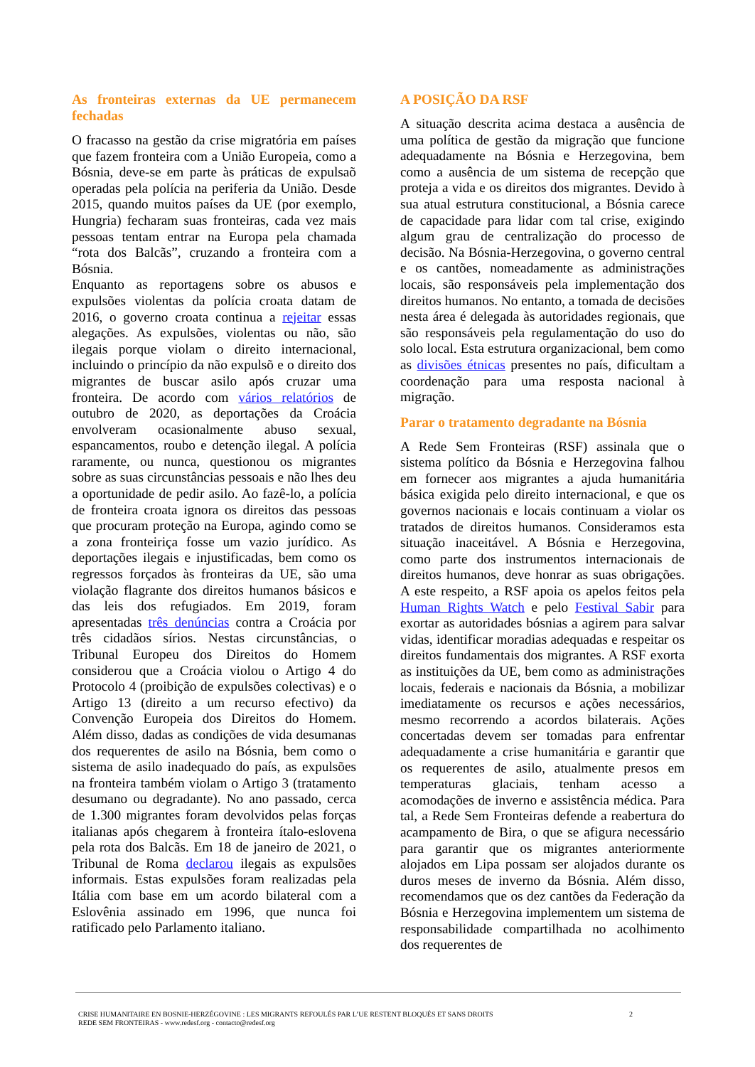As fronteiras externas da UE permanecem fechadas
O fracasso na gestão da crise migratória em países que fazem fronteira com a União Europeia, como a Bósnia, deve-se em parte às práticas de expulsaõ operadas pela polícia na periferia da União. Desde 2015, quando muitos países da UE (por exemplo, Hungria) fecharam suas fronteiras, cada vez mais pessoas tentam entrar na Europa pela chamada “rota dos Balcãs”, cruzando a fronteira com a Bósnia.
Enquanto as reportagens sobre os abusos e expulsões violentas da polícia croata datam de 2016, o governo croata continua a rejeitar essas alegações. As expulsões, violentas ou não, são ilegais porque violam o direito internacional, incluindo o princípio da não expulsõ e o direito dos migrantes de buscar asilo após cruzar uma fronteira. De acordo com vários relatórios de outubro de 2020, as deportações da Croácia envolveram ocasionalmente abuso sexual, espancamentos, roubo e detenção ilegal. A polícia raramente, ou nunca, questionou os migrantes sobre as suas circunstâncias pessoais e não lhes deu a oportunidade de pedir asilo. Ao fazê-lo, a polícia de fronteira croata ignora os direitos das pessoas que procuram proteção na Europa, agindo como se a zona fronteiriça fosse um vazio jurídico. As deportações ilegais e injustificadas, bem como os regressos forçados às fronteiras da UE, são uma violação flagrante dos direitos humanos básicos e das leis dos refugiados. Em 2019, foram apresentadas três denúncias contra a Croácia por três cidadãos sírios. Nestas circunstâncias, o Tribunal Europeu dos Direitos do Homem considerou que a Croácia violou o Artigo 4 do Protocolo 4 (proibição de expulsões colectivas) e o Artigo 13 (direito a um recurso efectivo) da Convenção Europeia dos Direitos do Homem. Além disso, dadas as condições de vida desumanas dos requerentes de asilo na Bósnia, bem como o sistema de asilo inadequado do país, as expulsões na fronteira também violam o Artigo 3 (tratamento desumano ou degradante). No ano passado, cerca de 1.300 migrantes foram devolvidos pelas forças italianas após chegarem à fronteira ítalo-eslovena pela rota dos Balcãs. Em 18 de janeiro de 2021, o Tribunal de Roma declarou ilegais as expulsões informais. Estas expulsões foram realizadas pela Itália com base em um acordo bilateral com a Eslovênia assinado em 1996, que nunca foi ratificado pelo Parlamento italiano.
A POSIÇÃO DA RSF
A situação descrita acima destaca a ausência de uma política de gestão da migração que funcione adequadamente na Bósnia e Herzegovina, bem como a ausência de um sistema de recepção que proteja a vida e os direitos dos migrantes. Devido à sua atual estrutura constitucional, a Bósnia carece de capacidade para lidar com tal crise, exigindo algum grau de centralização do processo de decisão. Na Bósnia-Herzegovina, o governo central e os cantões, nomeadamente as administrações locais, são responsáveis pela implementação dos direitos humanos. No entanto, a tomada de decisões nesta área é delegada às autoridades regionais, que são responsáveis pela regulamentação do uso do solo local. Esta estrutura organizacional, bem como as divisões étnicas presentes no país, dificultam a coordenação para uma resposta nacional à migração.
Parar o tratamento degradante na Bósnia
A Rede Sem Fronteiras (RSF) assinala que o sistema político da Bósnia e Herzegovina falhou em fornecer aos migrantes a ajuda humanitária básica exigida pelo direito internacional, e que os governos nacionais e locais continuam a violar os tratados de direitos humanos. Consideramos esta situação inaceitável. A Bósnia e Herzegovina, como parte dos instrumentos internacionais de direitos humanos, deve honrar as suas obrigações. A este respeito, a RSF apoia os apelos feitos pela Human Rights Watch e pelo Festival Sabir para exortar as autoridades bósnias a agirem para salvar vidas, identificar moradias adequadas e respeitar os direitos fundamentais dos migrantes. A RSF exorta as instituições da UE, bem como as administrações locais, federais e nacionais da Bósnia, a mobilizar imediatamente os recursos e ações necessários, mesmo recorrendo a acordos bilaterais. Ações concertadas devem ser tomadas para enfrentar adequadamente a crise humanitária e garantir que os requerentes de asilo, atualmente presos em temperaturas glaciais, tenham acesso a acomodações de inverno e assistência médica. Para tal, a Rede Sem Fronteiras defende a reabertura do acampamento de Bira, o que se afigura necessário para garantir que os migrantes anteriormente alojados em Lipa possam ser alojados durante os duros meses de inverno da Bósnia. Além disso, recomendamos que os dez cantões da Federação da Bósnia e Herzegovina implementem um sistema de responsabilidade compartilhada no acolhimento dos requerentes de
CRISE HUMANITAIRE EN BOSNIE-HERZÉGOVINE : LES MIGRANTS REFOULÉS PAR L’UE RESTENT BLOQUÉS ET SANS DROITS
REDE SEM FRONTEIRAS - www.redesf.org - contacto@redesf.org
2